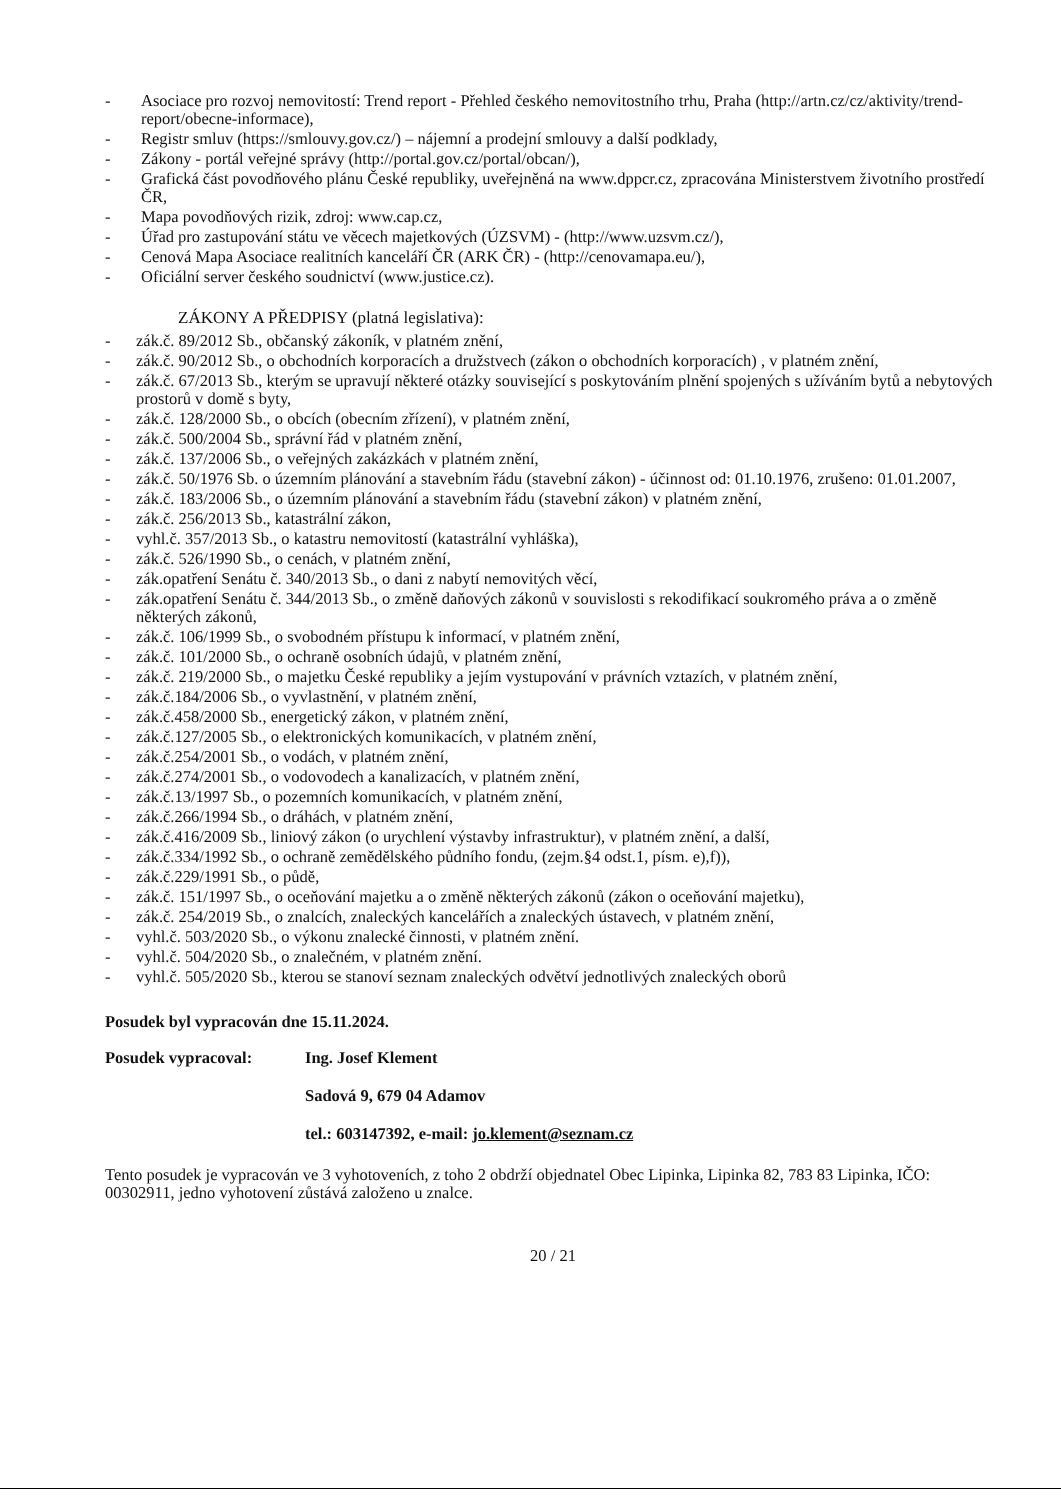- Asociace pro rozvoj nemovitostí: Trend report - Přehled českého nemovitostního trhu, Praha (http://artn.cz/cz/aktivity/trend-report/obecne-informace),
- Registr smluv (https://smlouvy.gov.cz/) – nájemní a prodejní smlouvy a další podklady,
- Zákony - portál veřejné správy (http://portal.gov.cz/portal/obcan/),
- Grafická část povodňového plánu České republiky, uveřejněná na www.dppcr.cz, zpracována Ministerstvem životního prostředí ČR,
- Mapa povodňových rizik, zdroj: www.cap.cz,
- Úřad pro zastupování státu ve věcech majetkových (ÚZSVM) - (http://www.uzsvm.cz/),
- Cenová Mapa Asociace realitních kanceláří ČR (ARK ČR) - (http://cenovamapa.eu/),
- Oficiální server českého soudnictví (www.justice.cz).
ZÁKONY A PŘEDPISY (platná legislativa):
- zák.č. 89/2012 Sb., občanský zákoník, v platném znění,
- zák.č. 90/2012 Sb., o obchodních korporacích a družstvech (zákon o obchodních korporacích) , v platném znění,
- zák.č. 67/2013 Sb., kterým se upravují některé otázky související s poskytováním plnění spojených s užíváním bytů a nebytových prostorů v domě s byty,
- zák.č. 128/2000 Sb., o obcích (obecním zřízení), v platném znění,
- zák.č. 500/2004 Sb., správní řád v platném znění,
- zák.č. 137/2006 Sb., o veřejných zakázkách v platném znění,
- zák.č. 50/1976 Sb. o územním plánování a stavebním řádu (stavební zákon) - účinnost od: 01.10.1976, zrušeno: 01.01.2007,
- zák.č. 183/2006 Sb., o územním plánování a stavebním řádu (stavební zákon) v platném znění,
- zák.č. 256/2013 Sb., katastrální zákon,
- vyhl.č. 357/2013 Sb., o katastru nemovitostí (katastrální vyhláška),
- zák.č. 526/1990 Sb., o cenách, v platném znění,
- zák.opatření Senátu č. 340/2013 Sb., o dani z nabytí nemovitých věcí,
- zák.opatření Senátu č. 344/2013 Sb., o změně daňových zákonů v souvislosti s rekodifikací soukromého práva a o změně některých zákonů,
- zák.č. 106/1999 Sb., o svobodném přístupu k informací, v platném znění,
- zák.č. 101/2000 Sb., o ochraně osobních údajů, v platném znění,
- zák.č. 219/2000 Sb., o majetku České republiky a jejím vystupování v právních vztazích, v platném znění,
- zák.č.184/2006 Sb., o vyvlastnění, v platném znění,
- zák.č.458/2000 Sb., energetický zákon, v platném znění,
- zák.č.127/2005 Sb., o elektronických komunikacích, v platném znění,
- zák.č.254/2001 Sb., o vodách, v platném znění,
- zák.č.274/2001 Sb., o vodovodech a kanalizacích, v platném znění,
- zák.č.13/1997 Sb., o pozemních komunikacích, v platném znění,
- zák.č.266/1994 Sb., o dráhách, v platném znění,
- zák.č.416/2009 Sb., liniový zákon (o urychlení výstavby infrastruktur), v platném znění, a další,
- zák.č.334/1992 Sb., o ochraně zemědělského půdního fondu, (zejm.§4 odst.1, písm. e),f)),
- zák.č.229/1991 Sb., o půdě,
- zák.č. 151/1997 Sb., o oceňování majetku a o změně některých zákonů (zákon o oceňování majetku),
- zák.č. 254/2019 Sb., o znalcích, znaleckých kancelářích a znaleckých ústavech, v platném znění,
- vyhl.č. 503/2020 Sb., o výkonu znalecké činnosti, v platném znění.
- vyhl.č. 504/2020 Sb., o znalečném, v platném znění.
- vyhl.č. 505/2020 Sb., kterou se stanoví seznam znaleckých odvětví jednotlivých znaleckých oborů
Posudek byl vypracován dne 15.11.2024.
Posudek vypracoval: Ing. Josef Klement
Sadová 9, 679 04 Adamov
tel.: 603147392, e-mail: jo.klement@seznam.cz
Tento posudek je vypracován ve 3 vyhotoveních, z toho 2 obdrží objednatel Obec Lipinka, Lipinka 82, 783 83 Lipinka, IČO: 00302911, jedno vyhotovení zůstává založeno u znalce.
20 / 21